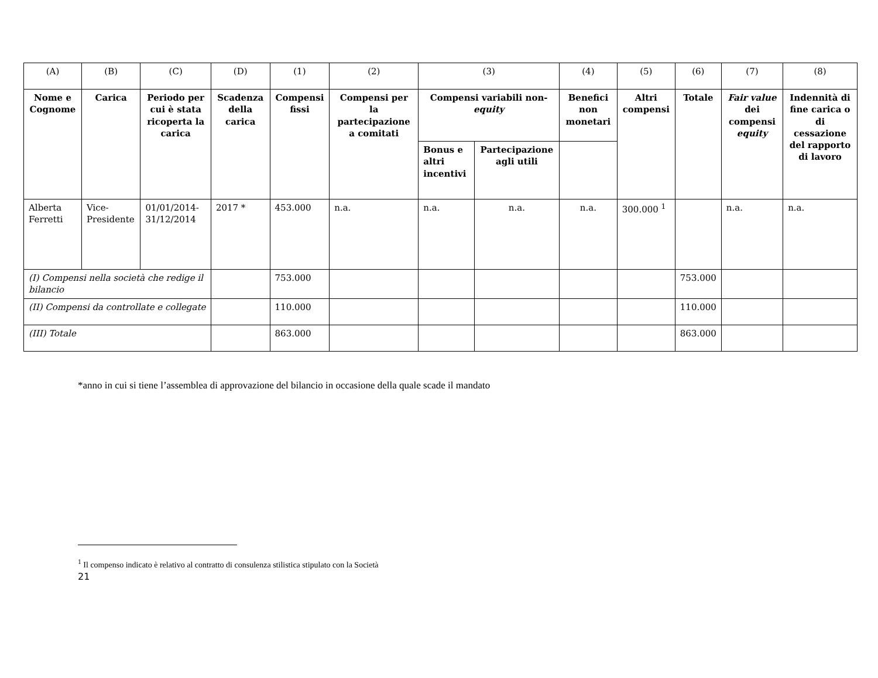| (A) | (B) | (C) | (D) | (1) | (2) | (3) | | (4) | (5) | (6) | (7) | (8) |
| Nome e Cognome | Carica | Periodo per cui è stata ricoperta la carica | Scadenza della carica | Compensi fissi | Compensi per la partecipazione a comitati | Compensi variabili non- equity | | Benefici non monetari | Altri compensi | Totale | Fair value dei compensi equity | Indennità di fine carica o di cessazione del rapporto di lavoro |
| | | | | | | Bonus e altri incentivi | Partecipazione agli utili | | | | | |
| Alberta Ferretti | Vice-Presidente | 01/01/2014-31/12/2014 | 2017 * | 453.000 | n.a. | n.a. | n.a. | n.a. | 300.000 <sup>1</sup> | | n.a. | n.a. |
| (I) Compensi nella società che redige il bilancio | | | | 753.000 | | | | | | 753.000 | | |
| (II) Compensi da controllate e collegate | | | | 110.000 | | | | | | 110.000 | | |
| (III) Totale | | | | 863.000 | | | | | | 863.000 | | |
*anno in cui si tiene l’assemblea di approvazione del bilancio in occasione della quale scade il mandato
<sup>1</sup> Il compenso indicato è relativo al contratto di consulenza stilistica stipulato con la Società
21